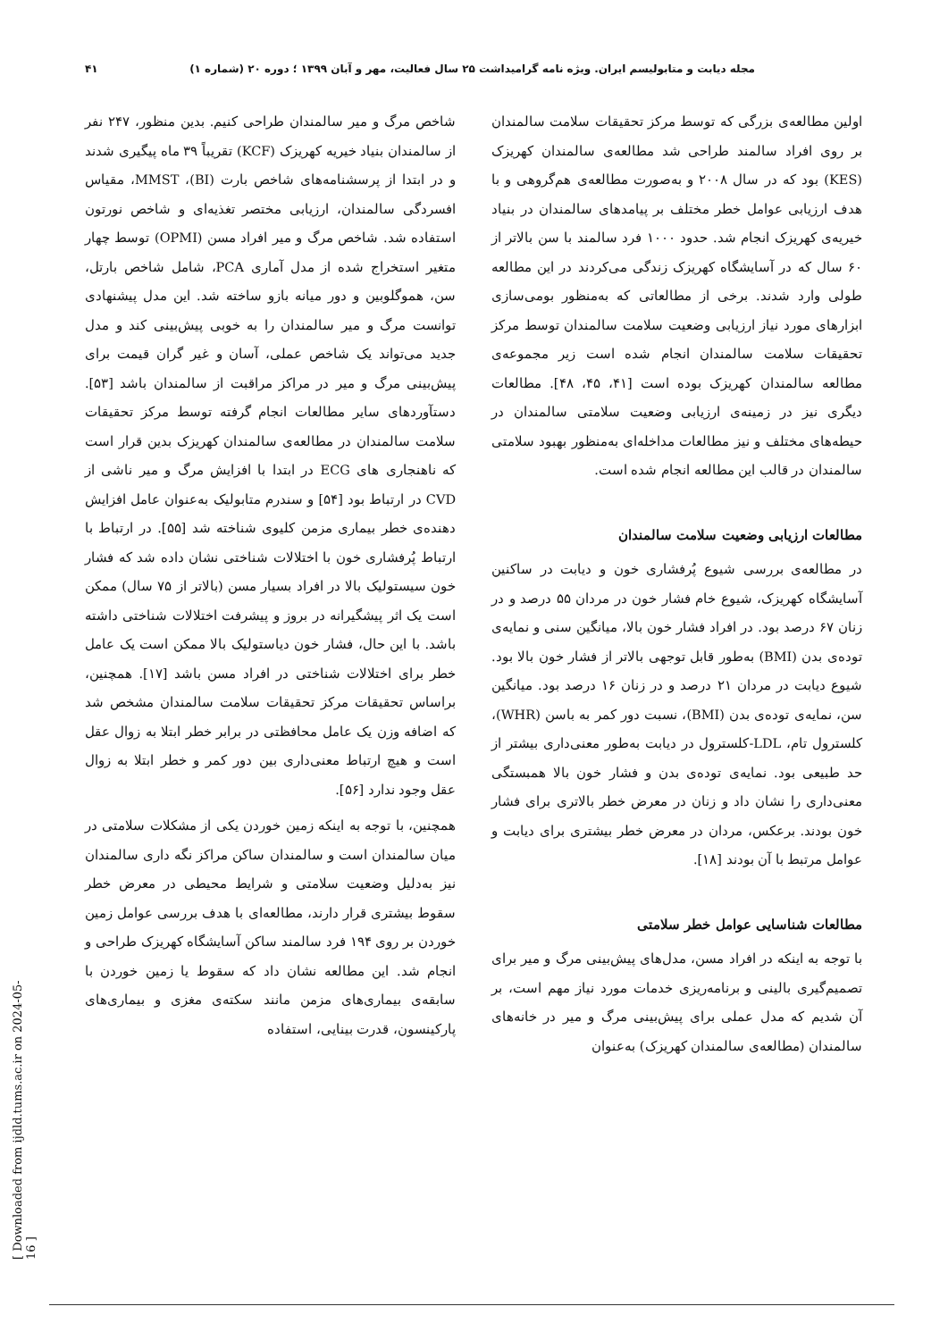مجله دیابت و متابولیسم ایران. ویژه نامه گرامیداشت ۲۵ سال فعالیت، مهر و آبان ۱۳۹۹ ؛ دوره ۲۰ (شماره ۱) ۴۱
اولین مطالعه‌ی بزرگی که توسط مرکز تحقیقات سلامت سالمندان بر روی افراد سالمند طراحی شد مطالعه‌ی سالمندان کهریزک (KES) بود که در سال ۲۰۰۸ و به‌صورت مطالعه‌ی هم‌گروهی و با هدف ارزیابی عوامل خطر مختلف بر پیامدهای سالمندان در بنیاد خیریه‌ی کهریزک انجام شد. حدود ۱۰۰۰ فرد سالمند با سن بالاتر از ۶۰ سال که در آسایشگاه کهریزک زندگی می‌کردند در این مطالعه طولی وارد شدند. برخی از مطالعاتی که به‌منظور بومی‌سازی ابزارهای مورد نیاز ارزیابی وضعیت سلامت سالمندان توسط مرکز تحقیقات سلامت سالمندان انجام شده است زیر مجموعه‌ی مطالعه سالمندان کهریزک بوده است [۴۱، ۴۵، ۴۸]. مطالعات دیگری نیز در زمینه‌ی ارزیابی وضعیت سلامتی سالمندان در حیطه‌های مختلف و نیز مطالعات مداخله‌ای به‌منظور بهبود سلامتی سالمندان در قالب این مطالعه انجام شده است.
مطالعات ارزیابی وضعیت سلامت سالمندان
در مطالعه‌ی بررسی شیوع پُرفشاری خون و دیابت در ساکنین آسایشگاه کهریزک، شیوع خام فشار خون در مردان ۵۵ درصد و در زنان ۶۷ درصد بود. در افراد فشار خون بالا، میانگین سنی و نمایه‌ی توده‌ی بدن (BMI) به‌طور قابل توجهی بالاتر از فشار خون بالا بود. شیوع دیابت در مردان ۲۱ درصد و در زنان ۱۶ درصد بود. میانگین سن، نمایه‌ی توده‌ی بدن (BMI)، نسبت دور کمر به باسن (WHR)، کلسترول تام، LDL-کلسترول در دیابت به‌طور معنی‌داری بیشتر از حد طبیعی بود. نمایه‌ی توده‌ی بدن و فشار خون بالا همبستگی معنی‌داری را نشان داد و زنان در معرض خطر بالاتری برای فشار خون بودند. برعکس، مردان در معرض خطر بیشتری برای دیابت و عوامل مرتبط با آن بودند [۱۸].
مطالعات شناسایی عوامل خطر سلامتی
با توجه به اینکه در افراد مسن، مدل‌های پیش‌بینی مرگ و میر برای تصمیم‌گیری بالینی و برنامه‌ریزی خدمات مورد نیاز مهم است، بر آن شدیم که مدل عملی برای پیش‌بینی مرگ و میر در خانه‌های سالمندان (مطالعه‌ی سالمندان کهریزک) به‌عنوان
شاخص مرگ و میر سالمندان طراحی کنیم. بدین منظور، ۲۴۷ نفر از سالمندان بنیاد خیریه کهریزک (KCF) تقریباً ۳۹ ماه پیگیری شدند و در ابتدا از پرسشنامه‌های شاخص بارت (BI)، MMST، مقیاس افسردگی سالمندان، ارزیابی مختصر تغذیه‌ای و شاخص نورتون استفاده شد. شاخص مرگ و میر افراد مسن (OPMI) توسط چهار متغیر استخراج شده از مدل آماری PCA، شامل شاخص بارتل، سن، هموگلوبین و دور میانه بازو ساخته شد. این مدل پیشنهادی توانست مرگ و میر سالمندان را به خوبی پیش‌بینی کند و مدل جدید می‌تواند یک شاخص عملی، آسان و غیر گران قیمت برای پیش‌بینی مرگ و میر در مراکز مراقبت از سالمندان باشد [۵۳]. دستآوردهای سایر مطالعات انجام گرفته توسط مرکز تحقیقات سلامت سالمندان در مطالعه‌ی سالمندان کهریزک بدین قرار است که ناهنجاری های ECG در ابتدا با افزایش مرگ و میر ناشی از CVD در ارتباط بود [۵۴] و سندرم متابولیک به‌عنوان عامل افزایش دهنده‌ی خطر بیماری مزمن کلیوی شناخته شد [۵۵]. در ارتباط با ارتباط پُرفشاری خون با اختلالات شناختی نشان داده شد که فشار خون سیستولیک بالا در افراد بسیار مسن (بالاتر از ۷۵ سال) ممکن است یک اثر پیشگیرانه در بروز و پیشرفت اختلالات شناختی داشته باشد. با این حال، فشار خون دیاستولیک بالا ممکن است یک عامل خطر برای اختلالات شناختی در افراد مسن باشد [۱۷]. همچنین، براساس تحقیقات مرکز تحقیقات سلامت سالمندان مشخص شد که اضافه وزن یک عامل محافظتی در برابر خطر ابتلا به زوال عقل است و هیچ ارتباط معنی‌داری بین دور کمر و خطر ابتلا به زوال عقل وجود ندارد [۵۶].
همچنین، با توجه به اینکه زمین خوردن یکی از مشکلات سلامتی در میان سالمندان است و سالمندان ساکن مراکز نگه داری سالمندان نیز به‌دلیل وضعیت سلامتی و شرایط محیطی در معرض خطر سقوط بیشتری قرار دارند، مطالعه‌ای با هدف بررسی عوامل زمین خوردن بر روی ۱۹۴ فرد سالمند ساکن آسایشگاه کهریزک طراحی و انجام شد. این مطالعه نشان داد که سقوط یا زمین خوردن با سابقه‌ی بیماری‌های مزمن مانند سکته‌ی مغزی و بیماری‌های پارکینسون، قدرت بینایی، استفاده
[ Downloaded from ijdld.tums.ac.ir on 2024-05-16 ]